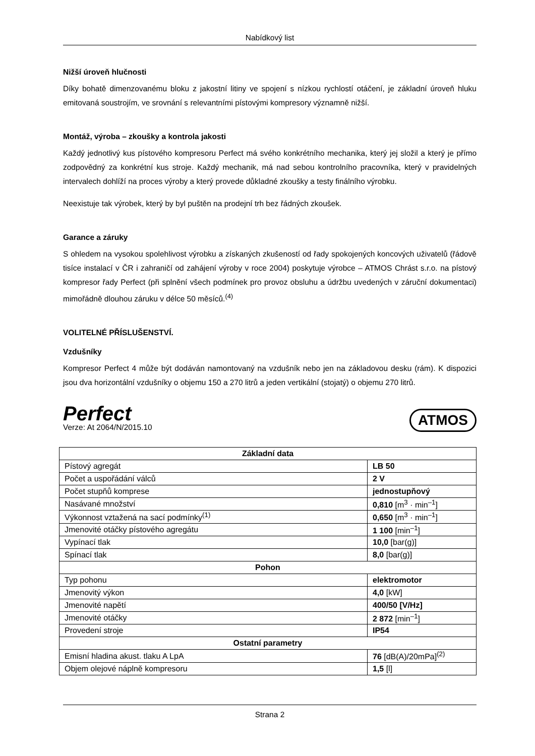Nabídkový list
Nižší úroveň hlučnosti
Díky bohatě dimenzovanému bloku z jakostní litiny ve spojení s nízkou rychlostí otáčení, je základní úroveň hluku emitovaná soustrojím, ve srovnání s relevantními pístovými kompresory významně nižší.
Montáž, výroba – zkoušky a kontrola jakosti
Každý jednotlivý kus pístového kompresoru Perfect má svého konkrétního mechanika, který jej složil a který je přímo zodpovědný za konkrétní kus stroje. Každý mechanik, má nad sebou kontrolního pracovníka, který v pravidelných intervalech dohlíží na proces výroby a který provede důkladné zkoušky a testy finálního výrobku.
Neexistuje tak výrobek, který by byl puštěn na prodejní trh bez řádných zkoušek.
Garance a záruky
S ohledem na vysokou spolehlivost výrobku a získaných zkušeností od řady spokojených koncových uživatelů (řádově tisíce instalací v ČR i zahraničí od zahájení výroby v roce 2004) poskytuje výrobce – ATMOS Chrást s.r.o. na pístový kompresor řady Perfect (při splnění všech podmínek pro provoz obsluhu a údržbu uvedených v záruční dokumentaci) mimořádně dlouhou záruku v délce 50 měsíců.<sup>(4)</sup>
VOLITELNÉ PŘÍSLUŠENSTVÍ.
Vzdušníky
Kompresor Perfect 4 může být dodáván namontovaný na vzdušník nebo jen na základovou desku (rám). K dispozici jsou dva horizontální vzdušníky o objemu 150 a 270 litrů a jeden vertikální (stojatý) o objemu 270 litrů.
Perfect
Verze: At 2064/N/2015.10
ATMOS
| Základní data | |
| Pístový agregát | LB 50 |
| Počet a uspořádání válců | 2 V |
| Počet stupňů komprese | jednostupňový |
| Nasávané množství | 0,810 [m<sup>3</sup> · min<sup>–1</sup>] |
| Výkonnost vztažená na sací podmínky<sup>(1)</sup> | 0,650 [m<sup>3</sup> · min<sup>–1</sup>] |
| Jmenovité otáčky pístového agregátu | 1 100 [min<sup>–1</sup>] |
| Vypínací tlak | 10,0 [bar(g)] |
| Spínací tlak | 8,0 [bar(g)] |
| Pohon | |
| Typ pohonu | elektromotor |
| Jmenovitý výkon | 4,0 [kW] |
| Jmenovité napětí | 400/50 [V/Hz] |
| Jmenovité otáčky | 2 872 [min<sup>–1</sup>] |
| Provedení stroje | IP54 |
| Ostatní parametry | |
| Emisní hladina akust. tlaku A LpA | 76 [dB(A)/20mPa]<sup>(2)</sup> |
| Objem olejové náplně kompresoru | 1,5 [l] |
Strana 2